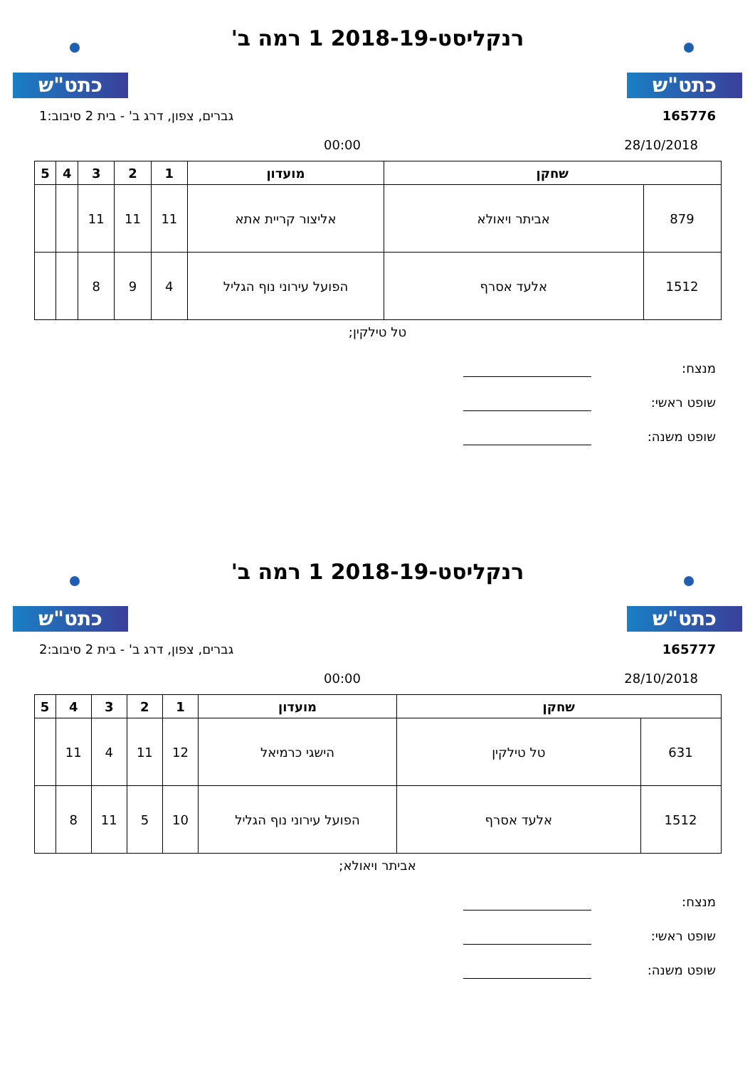כתט"ש
רנקליסט-2018-19 1 רמה ב'
כתט"ש
165776 גברים, צפון, דרג ב' - בית 2 סיבוב:1
28/10/2018 00:00
| שחקן | | מועדון | 1 | 2 | 3 | 4 | 5 |
| --- | --- | --- | --- | --- | --- | --- | --- |
| 879 | אביתר ויאולא | אליצור קריית אתא | 11 | 11 | 11 | | |
| 1512 | אלעד אסרף | הפועל עירוני נוף הגליל | 4 | 9 | 8 | | |
טל טילקין;
מנצח:
שופט ראשי:
שופט משנה:
כתט"ש
רנקליסט-2018-19 1 רמה ב'
כתט"ש
165777 גברים, צפון, דרג ב' - בית 2 סיבוב:2
28/10/2018 00:00
| שחקן | | מועדון | 1 | 2 | 3 | 4 | 5 |
| --- | --- | --- | --- | --- | --- | --- | --- |
| 631 | טל טילקין | הישגי כרמיאל | 12 | 11 | 4 | 11 | |
| 1512 | אלעד אסרף | הפועל עירוני נוף הגליל | 10 | 5 | 11 | 8 | |
אביתר ויאולא;
מנצח:
שופט ראשי:
שופט משנה: